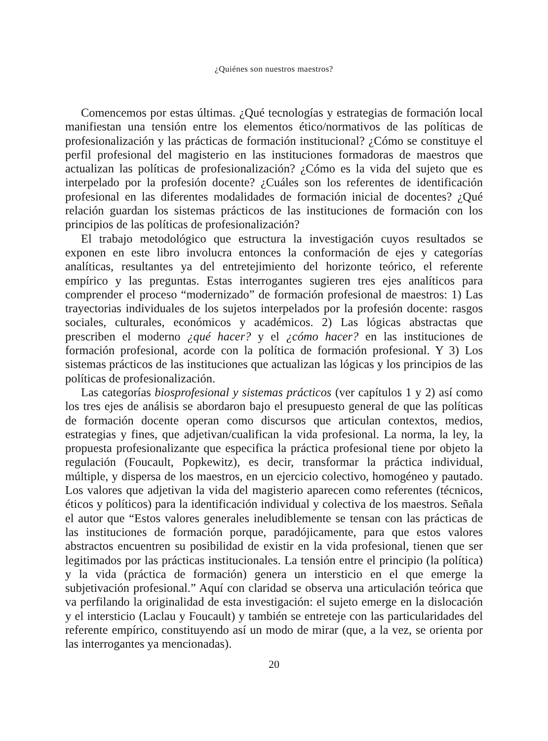¿Quiénes son nuestros maestros?
Comencemos por estas últimas. ¿Qué tecnologías y estrategias de formación local manifiestan una tensión entre los elementos ético/normativos de las políticas de profesionalización y las prácticas de formación institucional? ¿Cómo se constituye el perfil profesional del magisterio en las instituciones formadoras de maestros que actualizan las políticas de profesionalización? ¿Cómo es la vida del sujeto que es interpelado por la profesión docente? ¿Cuáles son los referentes de identificación profesional en las diferentes modalidades de formación inicial de docentes? ¿Qué relación guardan los sistemas prácticos de las instituciones de formación con los principios de las políticas de profesionalización?
El trabajo metodológico que estructura la investigación cuyos resultados se exponen en este libro involucra entonces la conformación de ejes y categorías analíticas, resultantes ya del entretejimiento del horizonte teórico, el referente empírico y las preguntas. Estas interrogantes sugieren tres ejes analíticos para comprender el proceso “modernizado” de formación profesional de maestros: 1) Las trayectorias individuales de los sujetos interpelados por la profesión docente: rasgos sociales, culturales, económicos y académicos. 2) Las lógicas abstractas que prescriben el moderno ¿qué hacer? y el ¿cómo hacer? en las instituciones de formación profesional, acorde con la política de formación profesional. Y 3) Los sistemas prácticos de las instituciones que actualizan las lógicas y los principios de las políticas de profesionalización.
Las categorías biosprofesional y sistemas prácticos (ver capítulos 1 y 2) así como los tres ejes de análisis se abordaron bajo el presupuesto general de que las políticas de formación docente operan como discursos que articulan contextos, medios, estrategias y fines, que adjetivan/cualifican la vida profesional. La norma, la ley, la propuesta profesionalizante que especifica la práctica profesional tiene por objeto la regulación (Foucault, Popkewitz), es decir, transformar la práctica individual, múltiple, y dispersa de los maestros, en un ejercicio colectivo, homogéneo y pautado. Los valores que adjetivan la vida del magisterio aparecen como referentes (técnicos, éticos y políticos) para la identificación individual y colectiva de los maestros. Señala el autor que “Estos valores generales ineludiblemente se tensan con las prácticas de las instituciones de formación porque, paradójicamente, para que estos valores abstractos encuentren su posibilidad de existir en la vida profesional, tienen que ser legitimados por las prácticas institucionales. La tensión entre el principio (la política) y la vida (práctica de formación) genera un intersticio en el que emerge la subjetivación profesional.” Aquí con claridad se observa una articulación teórica que va perfilando la originalidad de esta investigación: el sujeto emerge en la dislocación y el intersticio (Laclau y Foucault) y también se entreteje con las particularidades del referente empírico, constituyendo así un modo de mirar (que, a la vez, se orienta por las interrogantes ya mencionadas).
20